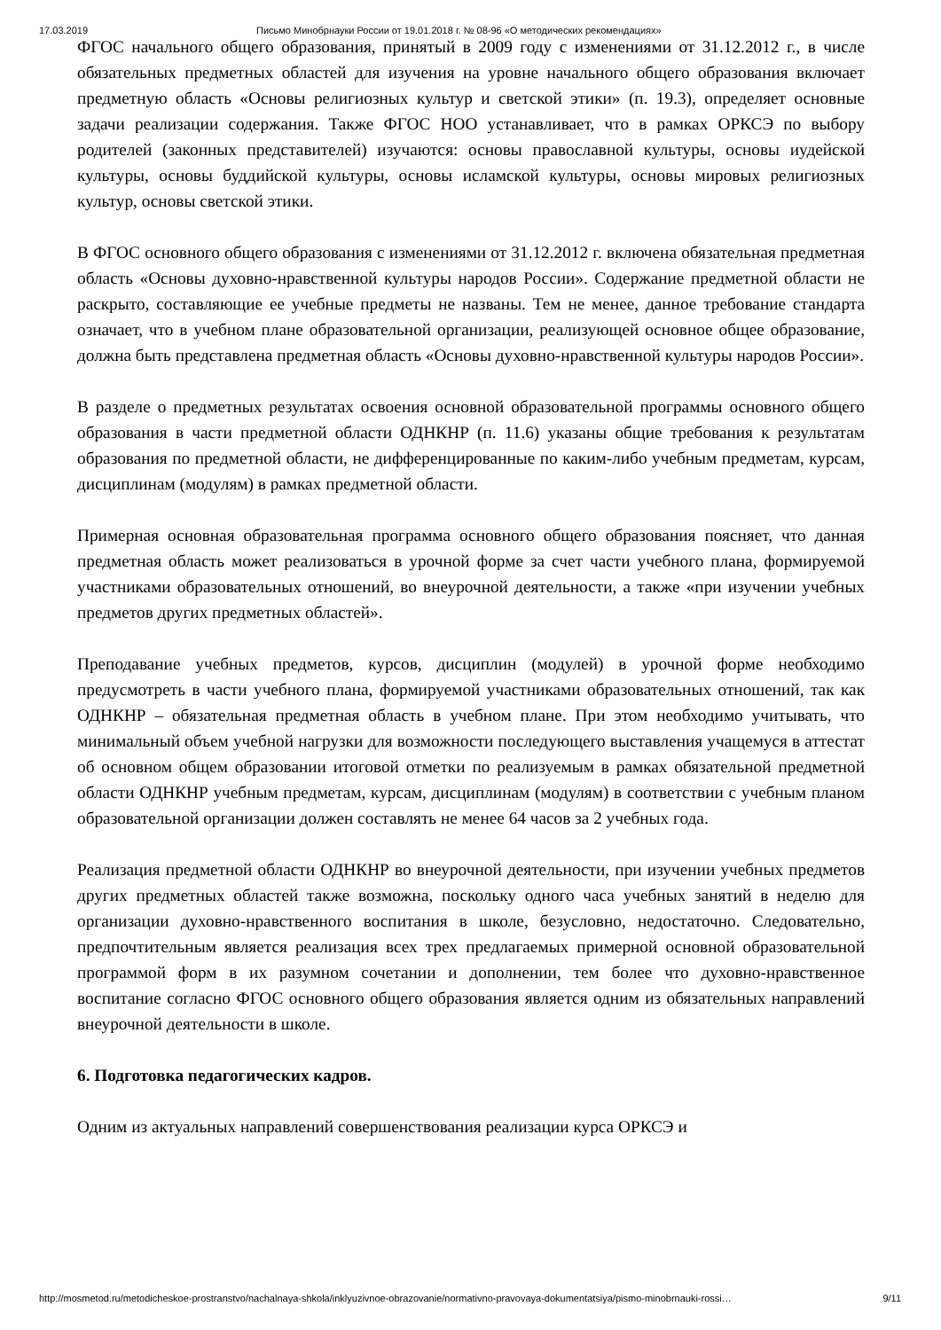17.03.2019 Письмо Минобрнауки России от 19.01.2018 г. № 08-96 «О методических рекомендациях»
ФГОС начального общего образования, принятый в 2009 году с изменениями от 31.12.2012 г., в числе обязательных предметных областей для изучения на уровне начального общего образования включает предметную область «Основы религиозных культур и светской этики» (п. 19.3), определяет основные задачи реализации содержания. Также ФГОС НОО устанавливает, что в рамках ОРКСЭ по выбору родителей (законных представителей) изучаются: основы православной культуры, основы иудейской культуры, основы буддийской культуры, основы исламской культуры, основы мировых религиозных культур, основы светской этики.
В ФГОС основного общего образования с изменениями от 31.12.2012 г. включена обязательная предметная область «Основы духовно-нравственной культуры народов России». Содержание предметной области не раскрыто, составляющие ее учебные предметы не названы. Тем не менее, данное требование стандарта означает, что в учебном плане образовательной организации, реализующей основное общее образование, должна быть представлена предметная область «Основы духовно-нравственной культуры народов России».
В разделе о предметных результатах освоения основной образовательной программы основного общего образования в части предметной области ОДНКНР (п. 11.6) указаны общие требования к результатам образования по предметной области, не дифференцированные по каким-либо учебным предметам, курсам, дисциплинам (модулям) в рамках предметной области.
Примерная основная образовательная программа основного общего образования поясняет, что данная предметная область может реализоваться в урочной форме за счет части учебного плана, формируемой участниками образовательных отношений, во внеурочной деятельности, а также «при изучении учебных предметов других предметных областей».
Преподавание учебных предметов, курсов, дисциплин (модулей) в урочной форме необходимо предусмотреть в части учебного плана, формируемой участниками образовательных отношений, так как ОДНКНР – обязательная предметная область в учебном плане. При этом необходимо учитывать, что минимальный объем учебной нагрузки для возможности последующего выставления учащемуся в аттестат об основном общем образовании итоговой отметки по реализуемым в рамках обязательной предметной области ОДНКНР учебным предметам, курсам, дисциплинам (модулям) в соответствии с учебным планом образовательной организации должен составлять не менее 64 часов за 2 учебных года.
Реализация предметной области ОДНКНР во внеурочной деятельности, при изучении учебных предметов других предметных областей также возможна, поскольку одного часа учебных занятий в неделю для организации духовно-нравственного воспитания в школе, безусловно, недостаточно. Следовательно, предпочтительным является реализация всех трех предлагаемых примерной основной образовательной программой форм в их разумном сочетании и дополнении, тем более что духовно-нравственное воспитание согласно ФГОС основного общего образования является одним из обязательных направлений внеурочной деятельности в школе.
6. Подготовка педагогических кадров.
Одним из актуальных направлений совершенствования реализации курса ОРКСЭ и
http://mosmetod.ru/metodicheskoe-prostranstvo/nachalnaya-shkola/inklyuzivnoe-obrazovanie/normativno-pravovaya-dokumentatsiya/pismo-minobrnauki-rossi… 9/11